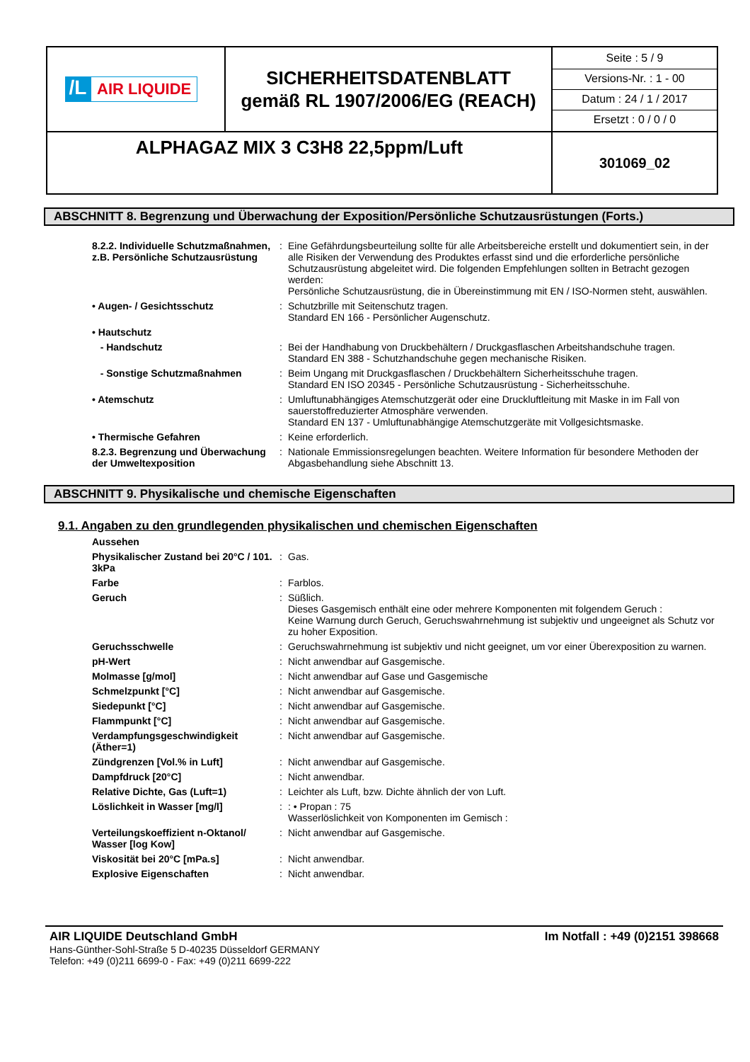| /L AIR LIQUIDE | SICHERHEITSDATENBLATT gemäß RL 1907/2006/EG (REACH) | Seite : 5 / 9 Versions-Nr. : 1 - 00 Datum : 24 / 1 / 2017 Ersetzt : 0 / 0 / 0 |
| ALPHAGAZ MIX 3 C3H8 22,5ppm/Luft | | 301069_02 |
ABSCHNITT 8. Begrenzung und Überwachung der Exposition/Persönliche Schutzausrüstungen (Forts.)
| 8.2.2. Individuelle Schutzmaßnahmen, z.B. Persönliche Schutzausrüstung | : | Eine Gefährdungsbeurteilung sollte für alle Arbeitsbereiche erstellt und dokumentiert sein, in der alle Risiken der Verwendung des Produktes erfasst sind und die erforderliche persönliche Schutzausrüstung abgeleitet wird. Die folgenden Empfehlungen sollten in Betracht gezogen werden: Persönliche Schutzausrüstung, die in Übereinstimmung mit EN / ISO-Normen steht, auswählen. |
| • Augen- / Gesichtsschutz | : | Schutzbrille mit Seitenschutz tragen. Standard EN 166 - Persönlicher Augenschutz. |
| • Hautschutz | | |
| - Handschutz | : | Bei der Handhabung von Druckbehältern / Druckgasflaschen Arbeitshandschuhe tragen. Standard EN 388 - Schutzhandschuhe gegen mechanische Risiken. |
| - Sonstige Schutzmaßnahmen | : | Beim Ungang mit Druckgasflaschen / Druckbehältern Sicherheitsschuhe tragen. Standard EN ISO 20345 - Persönliche Schutzausrüstung - Sicherheitsschuhe. |
| • Atemschutz | : | Umluftunabhängiges Atemschutzgerät oder eine Druckluftleitung mit Maske in im Fall von sauerstoffreduzierter Atmosphäre verwenden. Standard EN 137 - Umluftunabhängige Atemschutzgeräte mit Vollgesichtsmaske. |
| • Thermische Gefahren | : | Keine erforderlich. |
| 8.2.3. Begrenzung und Überwachung der Umweltexposition | : | Nationale Emmissionsregelungen beachten. Weitere Information für besondere Methoden der Abgasbehandlung siehe Abschnitt 13. |
ABSCHNITT 9. Physikalische und chemische Eigenschaften
9.1. Angaben zu den grundlegenden physikalischen und chemischen Eigenschaften
| Aussehen | | |
| Physikalischer Zustand bei 20°C / 101. 3kPa | : | Gas. |
| Farbe | : | Farblos. |
| Geruch | : | Süßlich. Dieses Gasgemisch enthält eine oder mehrere Komponenten mit folgendem Geruch : Keine Warnung durch Geruch, Geruchswahrnehmung ist subjektiv und ungeeignet als Schutz vor zu hoher Exposition. |
| Geruchsschwelle | : | Geruchswahrnehmung ist subjektiv und nicht geeignet, um vor einer Überexposition zu warnen. |
| pH-Wert | : | Nicht anwendbar auf Gasgemische. |
| Molmasse [g/mol] | : | Nicht anwendbar auf Gase und Gasgemische |
| Schmelzpunkt [°C] | : | Nicht anwendbar auf Gasgemische. |
| Siedepunkt [°C] | : | Nicht anwendbar auf Gasgemische. |
| Flammpunkt [°C] | : | Nicht anwendbar auf Gasgemische. |
| Verdampfungsgeschwindigkeit (Äther=1) | : | Nicht anwendbar auf Gasgemische. |
| Zündgrenzen [Vol.% in Luft] | : | Nicht anwendbar auf Gasgemische. |
| Dampfdruck [20°C] | : | Nicht anwendbar. |
| Relative Dichte, Gas (Luft=1) | : | Leichter als Luft, bzw. Dichte ähnlich der von Luft. |
| Löslichkeit in Wasser [mg/l] | : | : • Propan : 75 Wasserlöslichkeit von Komponenten im Gemisch : |
| Verteilungskoeffizient n-Oktanol/ Wasser [log Kow] | : | Nicht anwendbar auf Gasgemische. |
| Viskosität bei 20°C [mPa.s] | : | Nicht anwendbar. |
| Explosive Eigenschaften | : | Nicht anwendbar. |
AIR LIQUIDE Deutschland GmbH Im Notfall : +49 (0)2151 398668
Hans-Günther-Sohl-Straße 5 D-40235 Düsseldorf GERMANY
Telefon: +49 (0)211 6699-0 - Fax: +49 (0)211 6699-222